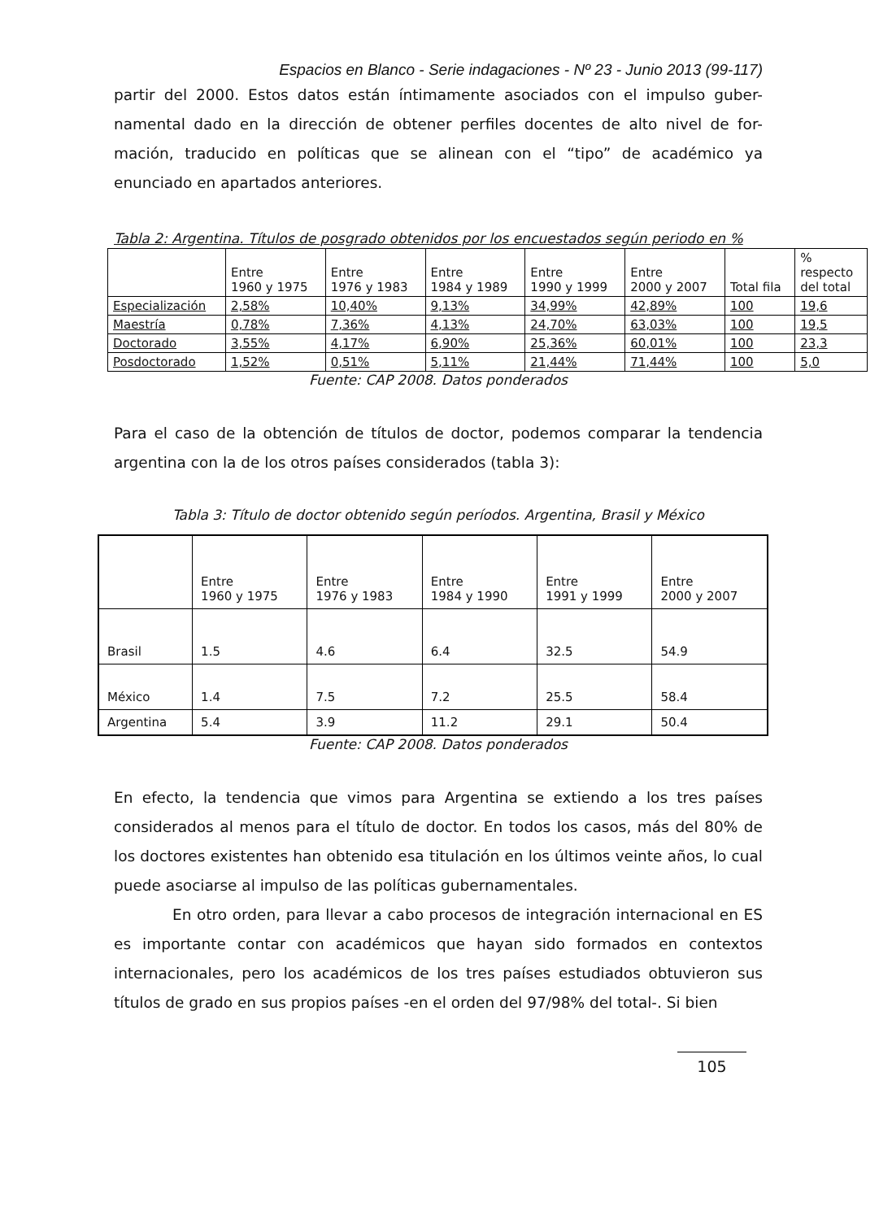Espacios en Blanco - Serie indagaciones - Nº 23 - Junio 2013 (99-117)
partir del 2000. Estos datos están íntimamente asociados con el impulso guber-namental dado en la dirección de obtener perfiles docentes de alto nivel de for-mación, traducido en políticas que se alinean con el “tipo” de académico ya enunciado en apartados anteriores.
Tabla 2: Argentina. Títulos de posgrado obtenidos por los encuestados según periodo en %
| | Entre 1960 y 1975 | Entre 1976 y 1983 | Entre 1984 y 1989 | Entre 1990 y 1999 | Entre 2000 y 2007 | Total fila | % respecto del total |
| --- | --- | --- | --- | --- | --- | --- | --- |
| Especialización | 2,58% | 10,40% | 9,13% | 34,99% | 42,89% | 100 | 19,6 |
| Maestría | 0,78% | 7,36% | 4,13% | 24,70% | 63,03% | 100 | 19,5 |
| Doctorado | 3,55% | 4,17% | 6,90% | 25,36% | 60,01% | 100 | 23,3 |
| Posdoctorado | 1,52% | 0,51% | 5,11% | 21,44% | 71,44% | 100 | 5,0 |
Fuente: CAP 2008. Datos ponderados
Para el caso de la obtención de títulos de doctor, podemos comparar la tendencia argentina con la de los otros países considerados (tabla 3):
Tabla 3: Título de doctor obtenido según períodos. Argentina, Brasil y México
| | Entre 1960 y 1975 | Entre 1976 y 1983 | Entre 1984 y 1990 | Entre 1991 y 1999 | Entre 2000 y 2007 |
| --- | --- | --- | --- | --- | --- |
| Brasil | 1.5 | 4.6 | 6.4 | 32.5 | 54.9 |
| México | 1.4 | 7.5 | 7.2 | 25.5 | 58.4 |
| Argentina | 5.4 | 3.9 | 11.2 | 29.1 | 50.4 |
Fuente: CAP 2008. Datos ponderados
En efecto, la tendencia que vimos para Argentina se extiendo a los tres países considerados al menos para el título de doctor. En todos los casos, más del 80% de los doctores existentes han obtenido esa titulación en los últimos veinte años, lo cual puede asociarse al impulso de las políticas gubernamentales.
En otro orden, para llevar a cabo procesos de integración internacional en ES es importante contar con académicos que hayan sido formados en contextos internacionales, pero los académicos de los tres países estudiados obtuvieron sus títulos de grado en sus propios países -en el orden del 97/98% del total-. Si bien
105